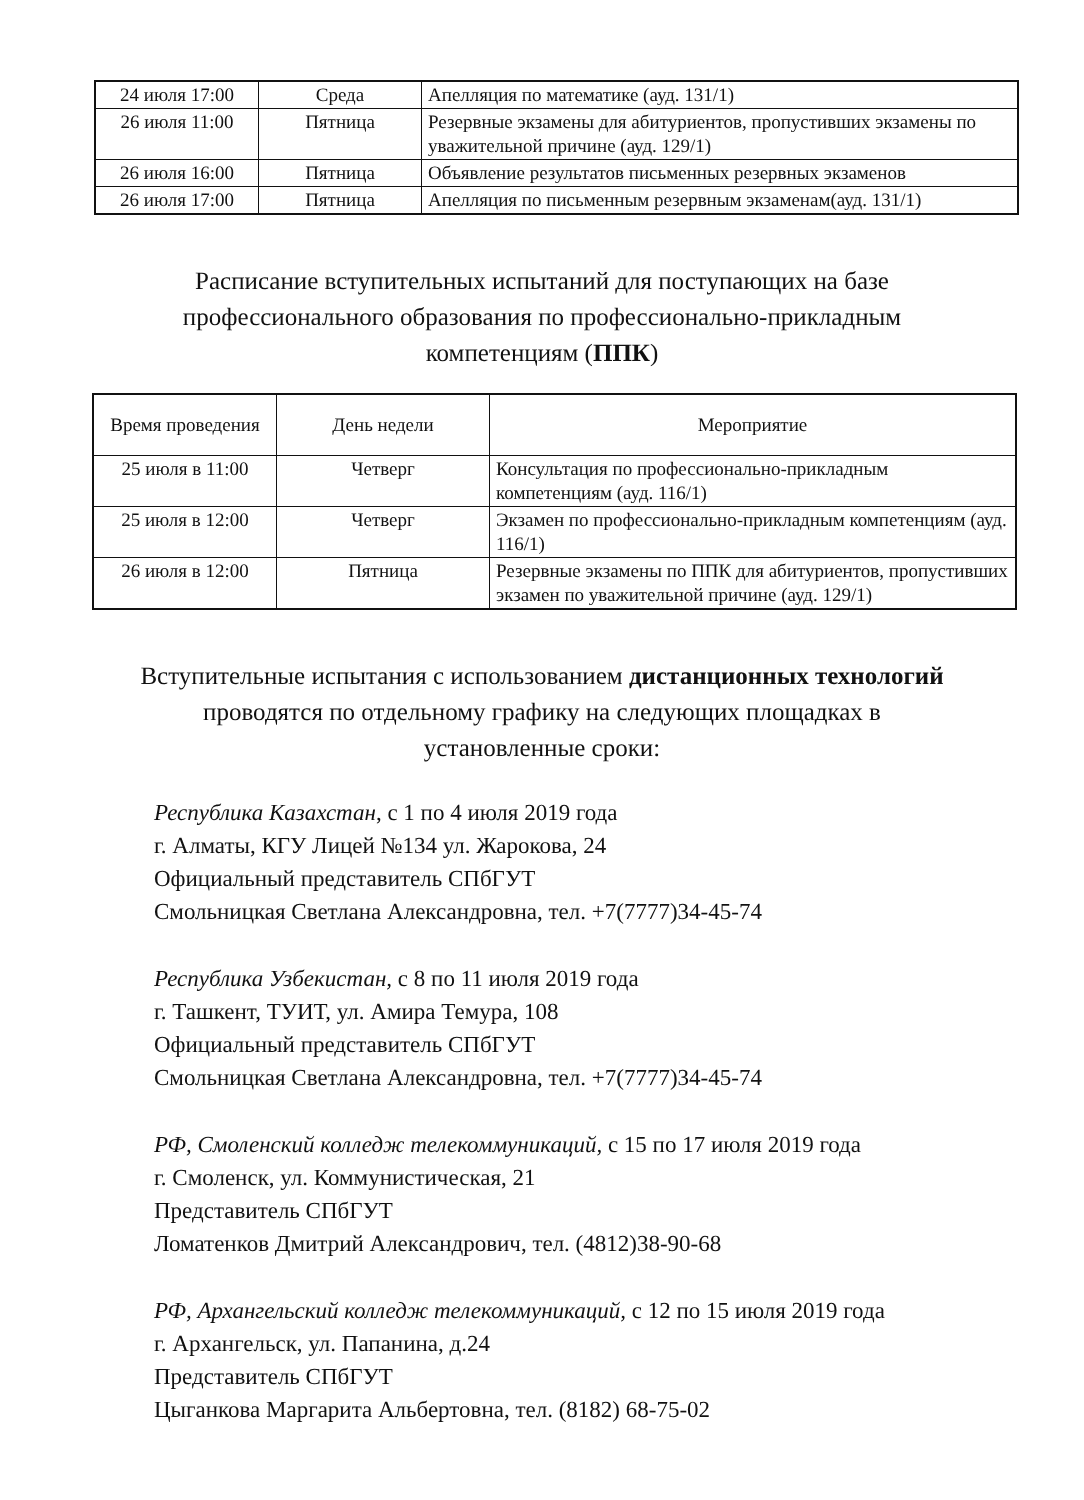| 24 июля 17:00 | Среда | Апелляция по математике (ауд. 131/1) |
| 26 июля 11:00 | Пятница | Резервные экзамены для абитуриентов, пропустивших экзамены по уважительной причине (ауд. 129/1) |
| 26 июля 16:00 | Пятница | Объявление результатов письменных резервных экзаменов |
| 26 июля 17:00 | Пятница | Апелляция по письменным резервным экзаменам(ауд. 131/1) |
Расписание вступительных испытаний для поступающих на базе профессионального образования по профессионально-прикладным компетенциям (ППК)
| Время проведения | День недели | Мероприятие |
| --- | --- | --- |
| 25 июля в 11:00 | Четверг | Консультация по профессионально-прикладным компетенциям (ауд. 116/1) |
| 25 июля в 12:00 | Четверг | Экзамен по профессионально-прикладным компетенциям (ауд. 116/1) |
| 26 июля в 12:00 | Пятница | Резервные экзамены по ППК для абитуриентов, пропустивших экзамен по уважительной причине (ауд. 129/1) |
Вступительные испытания с использованием дистанционных технологий проводятся по отдельному графику на следующих площадках в установленные сроки:
Республика Казахстан, с 1 по 4 июля 2019 года
г. Алматы, КГУ Лицей №134 ул. Жарокова, 24
Официальный представитель СПбГУТ
Смольницкая Светлана Александровна, тел. +7(7777)34-45-74
Республика Узбекистан, с 8 по 11 июля 2019 года
г. Ташкент, ТУИТ, ул. Амира Темура, 108
Официальный представитель СПбГУТ
Смольницкая Светлана Александровна, тел. +7(7777)34-45-74
РФ, Смоленский колледж телекоммуникаций, с 15 по 17 июля 2019 года
г. Смоленск, ул. Коммунистическая, 21
Представитель СПбГУТ
Ломатенков Дмитрий Александрович, тел. (4812)38-90-68
РФ, Архангельский колледж телекоммуникаций, с 12 по 15 июля 2019 года
г. Архангельск, ул. Папанина, д.24
Представитель СПбГУТ
Цыганкова Маргарита Альбертовна, тел. (8182) 68-75-02